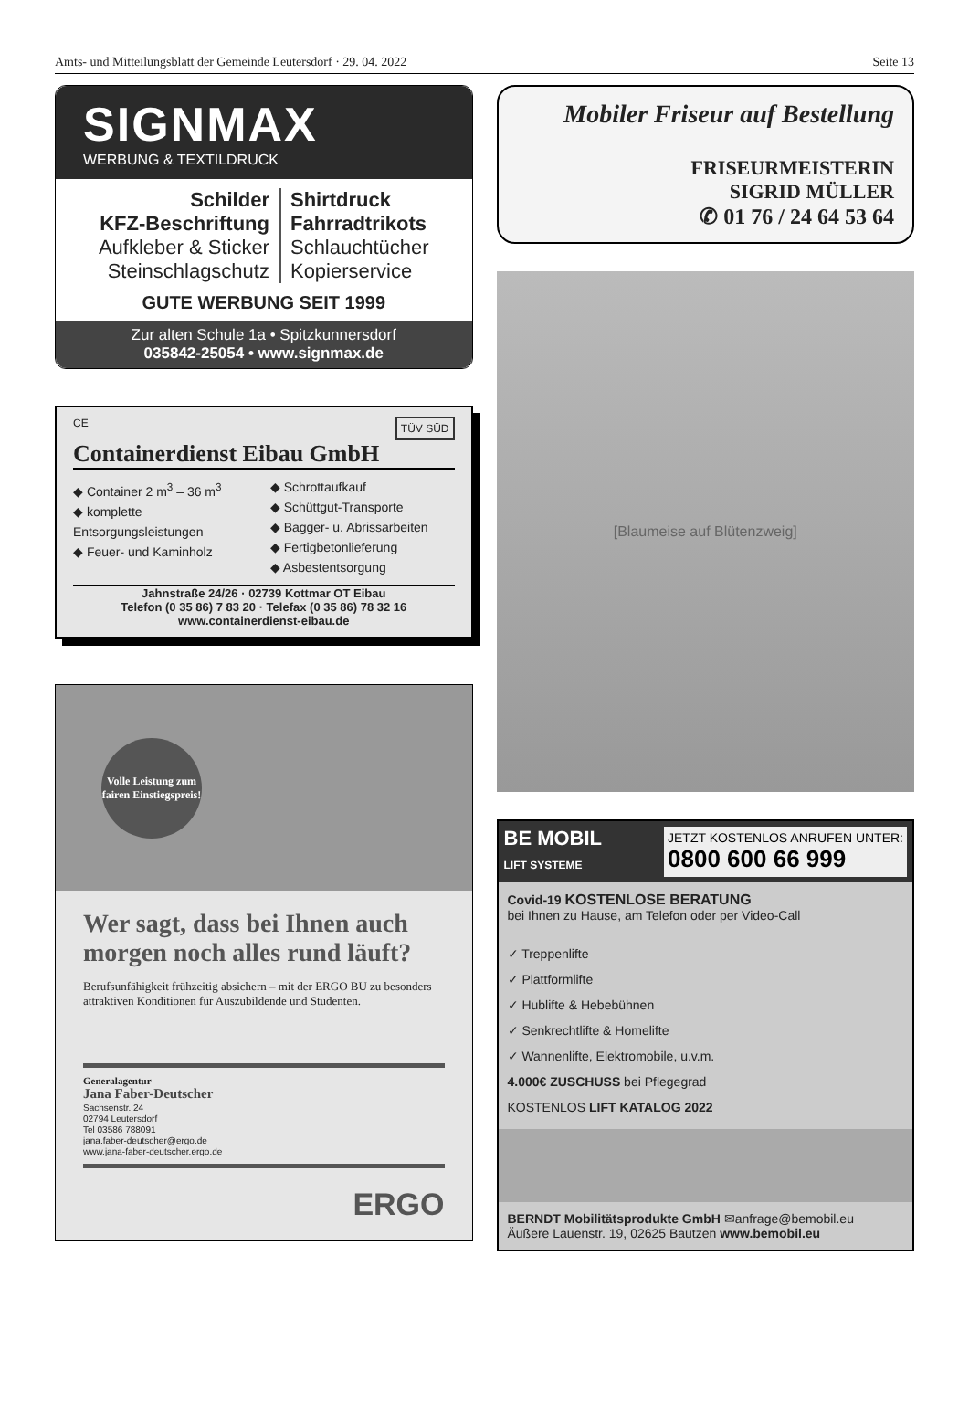Amts- und Mitteilungsblatt der Gemeinde Leutersdorf · 29. 04. 2022 Seite 13
SIGNMAX
WERBUNG & TEXTILDRUCK
Schilder
KFZ-Beschriftung
Aufkleber & Sticker
Steinschlagschutz
Shirtdruck
Fahrradtrikots
Schlauchtücher
Kopierservice
GUTE WERBUNG SEIT 1999
Zur alten Schule 1a • Spitzkunnersdorf
035842-25054 • www.signmax.de
CE TÜV SÜD
Containerdienst Eibau GmbH
◆ Container 2 m<sup>3</sup> – 36 m<sup>3</sup>
◆ komplette Entsorgungsleistungen
◆ Feuer- und Kaminholz
◆ Schrottaufkauf
◆ Schüttgut-Transporte
◆ Bagger- u. Abrissarbeiten
◆ Fertigbetonlieferung
◆ Asbestentsorgung
Jahnstraße 24/26 · 02739 Kottmar OT Eibau
Telefon (0 35 86) 7 83 20 · Telefax (0 35 86) 78 32 16
www.containerdienst-eibau.de
Volle Leistung zum fairen Einstiegspreis!
Wer sagt, dass bei Ihnen auch morgen noch alles rund läuft?
Berufsunfähigkeit frühzeitig absichern – mit der ERGO BU zu besonders attraktiven Konditionen für Auszubildende und Studenten.
Generalagentur
Jana Faber-Deutscher
Sachsenstr. 24
02794 Leutersdorf
Tel 03586 788091
jana.faber-deutscher@ergo.de
www.jana-faber-deutscher.ergo.de
ERGO
Mobiler Friseur auf Bestellung
FRISEURMEISTERIN
SIGRID MÜLLER
✆ 01 76 / 24 64 53 64
[Blaumeise auf Blütenzweig]
BE MOBIL
LIFT SYSTEME
JETZT KOSTENLOS ANRUFEN UNTER:
0800 600 66 999
Covid-19 KOSTENLOSE BERATUNG
bei Ihnen zu Hause, am Telefon oder per Video-Call
✓ Treppenlifte
✓ Plattformlifte
✓ Hublifte & Hebebühnen
✓ Senkrechtlifte & Homelifte
✓ Wannenlifte, Elektromobile, u.v.m.
4.000€ ZUSCHUSS bei Pflegegrad
KOSTENLOS LIFT KATALOG 2022
BERNDT Mobilitätsprodukte GmbH ✉anfrage@bemobil.eu
Äußere Lauenstr. 19, 02625 Bautzen www.bemobil.eu